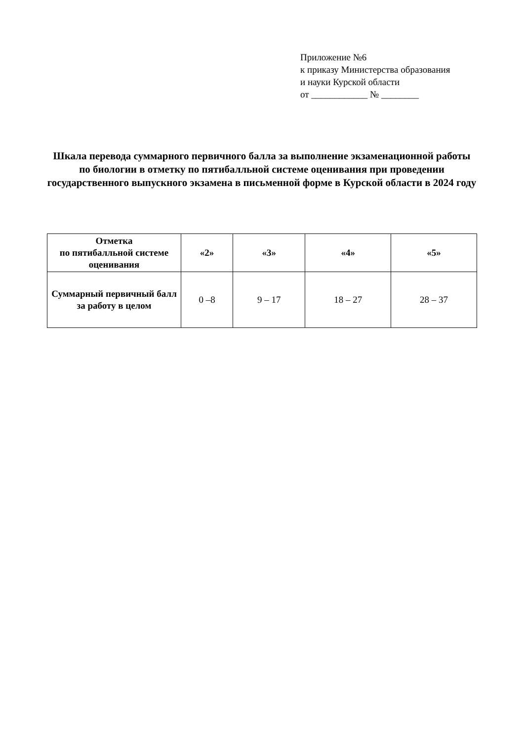Приложение №6
к приказу Министерства образования
и науки Курской области
от ____________ № ________
Шкала перевода суммарного первичного балла за выполнение экзаменационной работы по биологии в отметку по пятибалльной системе оценивания при проведении государственного выпускного экзамена в письменной форме в Курской области в 2024 году
| Отметка по пятибалльной системе оценивания | «2» | «3» | «4» | «5» |
| --- | --- | --- | --- | --- |
| Суммарный первичный балл за работу в целом | 0 –8 | 9 – 17 | 18 – 27 | 28 – 37 |